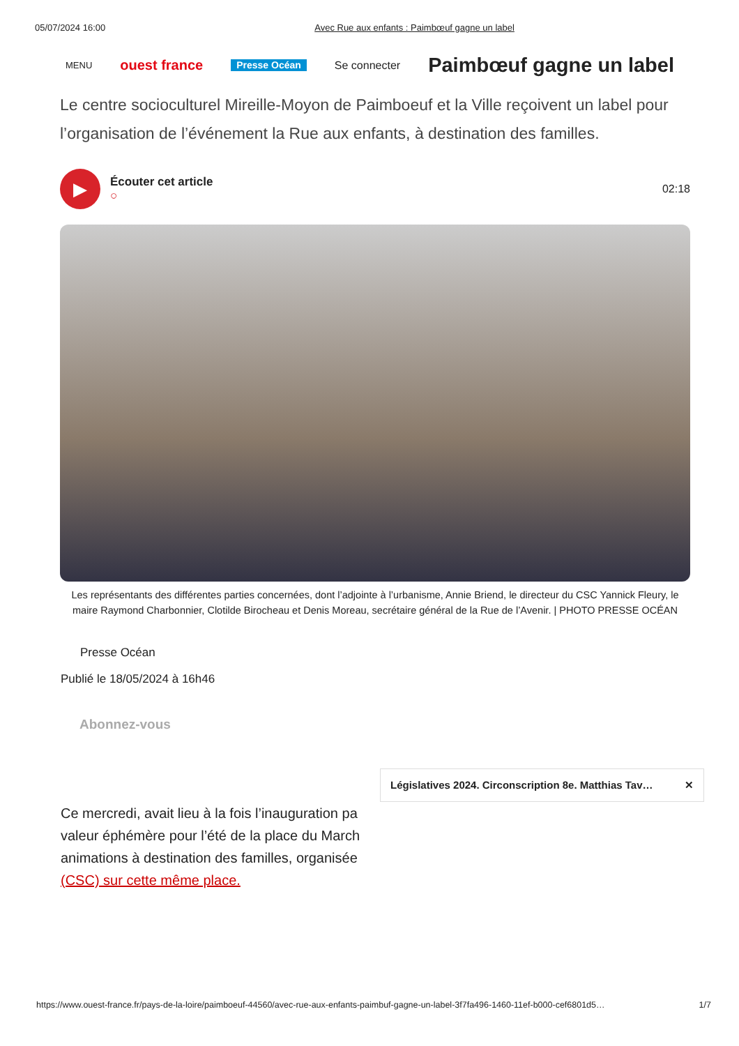05/07/2024 16:00 Avec Rue aux enfants : Paimbœuf gagne un label
MENU ouest france Presse Océan Se connecter Paimbœuf gagne un label
Le centre socioculturel Mireille-Moyon de Paimboeuf et la Ville reçoivent un label pour l’organisation de l’événement la Rue aux enfants, à destination des familles.
▶
Écouter cet article
○
02:18
Les représentants des différentes parties concernées, dont l’adjointe à l’urbanisme, Annie Briend, le directeur du CSC Yannick Fleury, le maire Raymond Charbonnier, Clotilde Birocheau et Denis Moreau, secrétaire général de la Rue de l’Avenir. | PHOTO PRESSE OCÉAN
Presse Océan
Publié le 18/05/2024 à 16h46
Abonnez-vous
Législatives 2024. Circonscription 8e. Matthias Tav… ✕
Ce mercredi, avait lieu à la fois l’inauguration pa valeur éphémère pour l’été de la place du March animations à destination des familles, organisée (CSC) sur cette même place.
https://www.ouest-france.fr/pays-de-la-loire/paimboeuf-44560/avec-rue-aux-enfants-paimbuf-gagne-un-label-3f7fa496-1460-11ef-b000-cef6801d5… 1/7